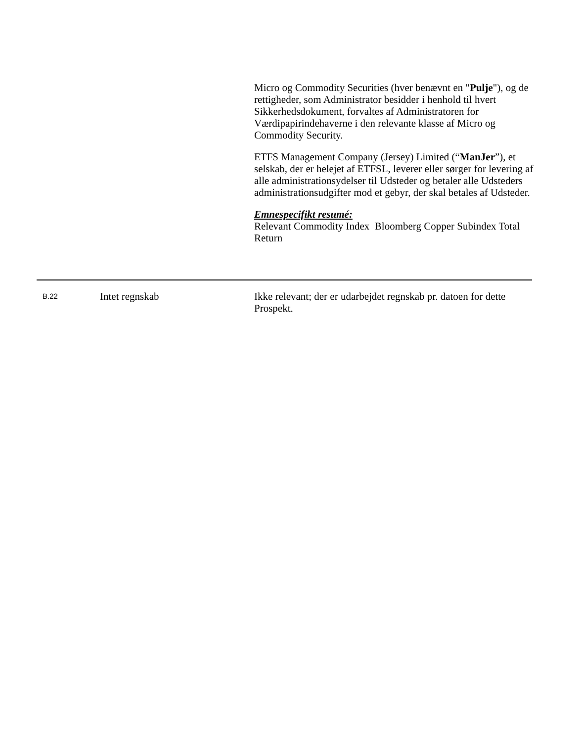Micro og Commodity Securities (hver benævnt en "Pulje"), og de rettigheder, som Administrator besidder i henhold til hvert Sikkerhedsdokument, forvaltes af Administratoren for Værdipapirindehaverne i den relevante klasse af Micro og Commodity Security.
ETFS Management Company (Jersey) Limited (“ManJer”), et selskab, der er helejet af ETFSL, leverer eller sørger for levering af alle administrationsydelser til Udsteder og betaler alle Udsteders administrationsudgifter mod et gebyr, der skal betales af Udsteder.
Emnespecifikt resumé:
Relevant Commodity Index Bloomberg Copper Subindex Total Return
B.22
Intet regnskab Ikke relevant; der er udarbejdet regnskab pr. datoen for dette Prospekt.